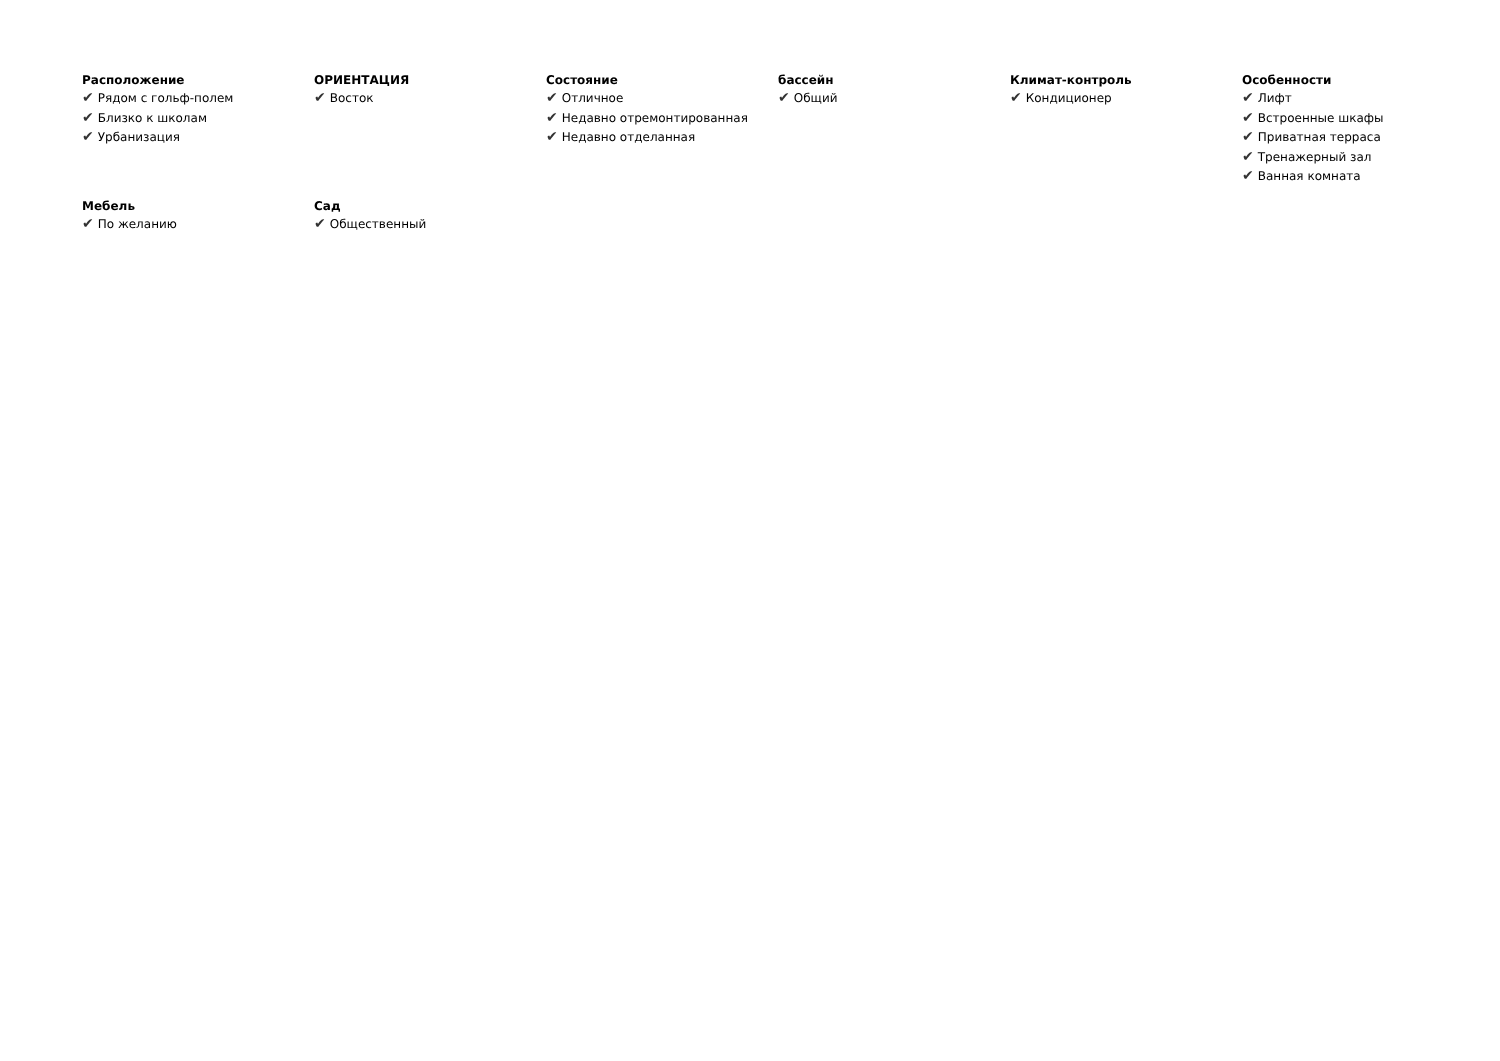Расположение
✔ Рядом с гольф-полем
✔ Близко к школам
✔ Урбанизация
ОРИЕНТАЦИЯ
✔ Восток
Состояние
✔ Отличное
✔ Недавно отремонтированная
✔ Недавно отделанная
бассейн
✔ Общий
Климат-контроль
✔ Кондиционер
Особенности
✔ Лифт
✔ Встроенные шкафы
✔ Приватная терраса
✔ Тренажерный зал
✔ Ванная комната
Мебель
✔ По желанию
Сад
✔ Общественный